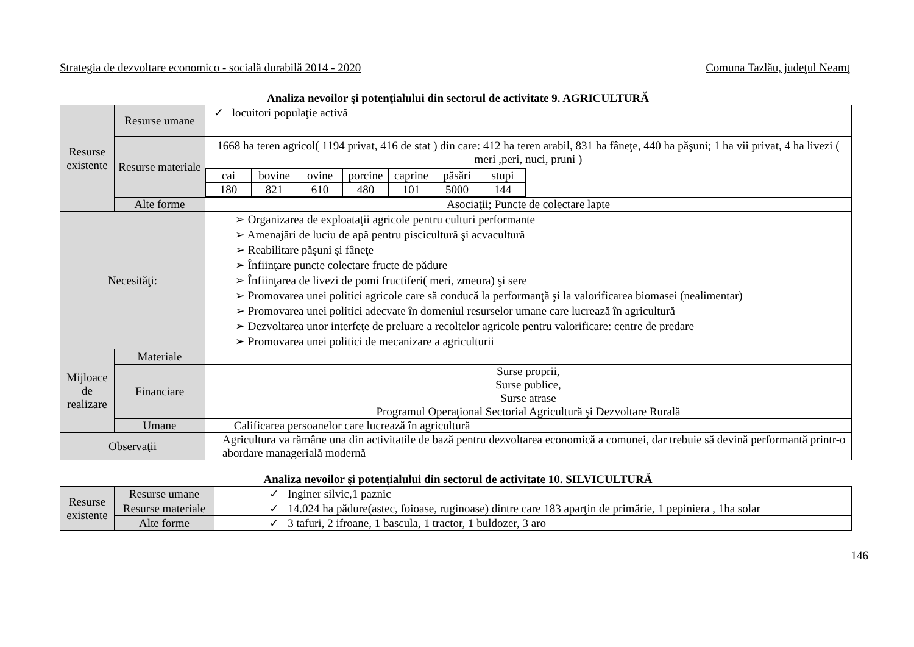Strategia de dezvoltare economico - socială durabilă 2014 - 2020 Comuna Tazlău, judeţul Neamţ
Analiza nevoilor şi potenţialului din sectorul de activitate 9. AGRICULTURĂ
| Resurse existente | Resurse umane | ✓ locuitori populaţie activă |
| | Resurse materiale | 1668 ha teren agricol( 1194 privat, 416 de stat ) din care: 412 ha teren arabil, 831 ha fâneţe, 440 ha păşuni; 1 ha vii privat, 4 ha livezi ( meri ,peri, nuci, pruni ) / cai / bovine / ovine / porcine / caprine / păsări / stupi / / 180 / 821 / 610 / 480 / 101 / 5000 / 144 / |
| | Alte forme | Asociaţii; Puncte de colectare lapte |
| Necesităţi: | | ➢ Organizarea de exploataţii agricole pentru culturi performante ➢ Amenajări de luciu de apă pentru piscicultură şi acvacultură ➢ Reabilitare păşuni şi fâneţe ➢ Înfiinţare puncte colectare fructe de pădure ➢ Înfiinţarea de livezi de pomi fructiferi( meri, zmeura) şi sere ➢ Promovarea unei politici agricole care să conducă la performanţă şi la valorificarea biomasei (nealimentar) ➢ Promovarea unei politici adecvate în domeniul resurselor umane care lucrează în agricultură ➢ Dezvoltarea unor interfeţe de preluare a recoltelor agricole pentru valorificare: centre de predare ➢ Promovarea unei politici de mecanizare a agriculturii |
| Mijloace de realizare | Materiale | |
| | Financiare | Surse proprii, Surse publice, Surse atrase Programul Operaţional Sectorial Agricultură şi Dezvoltare Rurală |
| | Umane | Calificarea persoanelor care lucrează în agricultură |
| Observaţii | | Agricultura va rămâne una din activitatile de bază pentru dezvoltarea economică a comunei, dar trebuie să devină performantă printr-o abordare managerială modernă |
Analiza nevoilor şi potenţialului din sectorul de activitate 10. SILVICULTURĂ
| Resurse existente | Resurse umane | ✓ Inginer silvic,1 paznic |
| | Resurse materiale | ✓ 14.024 ha pădure(astec, foioase, ruginoase) dintre care 183 aparţin de primărie, 1 pepiniera , 1ha solar |
| | Alte forme | ✓ 3 tafuri, 2 ifroane, 1 bascula, 1 tractor, 1 buldozer, 3 aro |
146